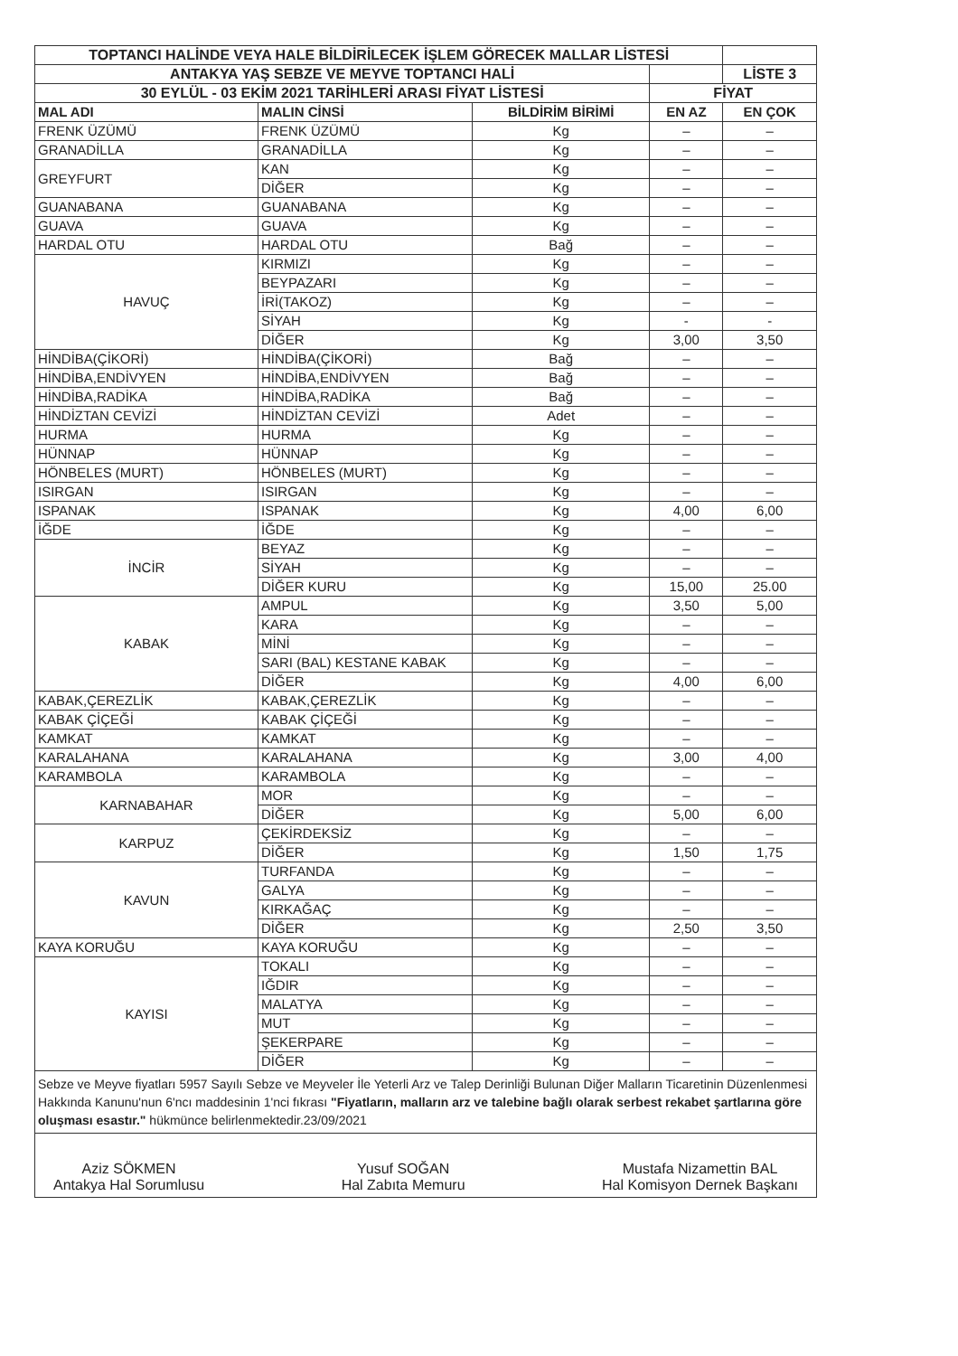| TOPTANCI HALİNDE VEYA HALE BİLDİRİLECEK İŞLEM GÖRECEK MALLAR LİSTESİ | | | | |
| ANTAKYA YAŞ SEBZE VE MEYVE TOPTANCI HALİ | | | | LİSTE 3 |
| 30 EYLÜL - 03 EKİM 2021 TARİHLERİ ARASI FİYAT LİSTESİ | | | FİYAT | |
| MAL ADI | MALIN CİNSİ | BİLDİRİM BİRİMİ | EN AZ | EN ÇOK |
| FRENK ÜZÜMÜ | FRENK ÜZÜMÜ | Kg | – | – |
| GRANADİLLA | GRANADİLLA | Kg | – | – |
| GREYFURT | KAN | Kg | – | – |
| | DİĞER | Kg | – | – |
| GUANABANA | GUANABANA | Kg | – | – |
| GUAVA | GUAVA | Kg | – | – |
| HARDAL OTU | HARDAL OTU | Bağ | – | – |
| HAVUÇ | KIRMIZI | Kg | – | – |
| | BEYPAZARI | Kg | – | – |
| | İRİ(TAKOZ) | Kg | – | – |
| | SİYAH | Kg | - | - |
| | DİĞER | Kg | 3,00 | 3,50 |
| HİNDİBA(ÇİKORİ) | HİNDİBA(ÇİKORİ) | Bağ | – | – |
| HİNDİBA,ENDİVYEN | HİNDİBA,ENDİVYEN | Bağ | – | – |
| HİNDİBA,RADİKA | HİNDİBA,RADİKA | Bağ | – | – |
| HİNDİZTAN CEVİZİ | HİNDİZTAN CEVİZİ | Adet | – | – |
| HURMA | HURMA | Kg | – | – |
| HÜNNAP | HÜNNAP | Kg | – | – |
| HÖNBELES (MURT) | HÖNBELES (MURT) | Kg | – | – |
| ISIRGAN | ISIRGAN | Kg | – | – |
| ISPANAK | ISPANAK | Kg | 4,00 | 6,00 |
| İĞDE | İĞDE | Kg | – | – |
| İNCİR | BEYAZ | Kg | – | – |
| | SİYAH | Kg | – | – |
| | DİĞER KURU | Kg | 15,00 | 25.00 |
| KABAK | AMPUL | Kg | 3,50 | 5,00 |
| | KARA | Kg | – | – |
| | MİNİ | Kg | – | – |
| | SARI (BAL) KESTANE KABAK | Kg | – | – |
| | DİĞER | Kg | 4,00 | 6,00 |
| KABAK,ÇEREZLİK | KABAK,ÇEREZLİK | Kg | – | – |
| KABAK ÇİÇEĞİ | KABAK ÇİÇEĞİ | Kg | – | – |
| KAMKAT | KAMKAT | Kg | – | – |
| KARALAHANA | KARALAHANA | Kg | 3,00 | 4,00 |
| KARAMBOLA | KARAMBOLA | Kg | – | – |
| KARNABAHAR | MOR | Kg | – | – |
| | DİĞER | Kg | 5,00 | 6,00 |
| KARPUZ | ÇEKİRDEKSİZ | Kg | – | – |
| | DİĞER | Kg | 1,50 | 1,75 |
| KAVUN | TURFANDA | Kg | – | – |
| | GALYA | Kg | – | – |
| | KIRKAĞAÇ | Kg | – | – |
| | DİĞER | Kg | 2,50 | 3,50 |
| KAYA KORUĞU | KAYA KORUĞU | Kg | – | – |
| KAYISI | TOKALI | Kg | – | – |
| | IĞDIR | Kg | – | – |
| | MALATYA | Kg | – | – |
| | MUT | Kg | – | – |
| | ŞEKERPARE | Kg | – | – |
| | DİĞER | Kg | – | – |
Sebze ve Meyve fiyatları 5957 Sayılı Sebze ve Meyveler İle Yeterli Arz ve Talep Derinliği Bulunan Diğer Malların Ticaretinin Düzenlenmesi Hakkında Kanunu'nun 6'ncı maddesinin 1'nci fıkrası "Fiyatların, malların arz ve talebine bağlı olarak serbest rekabet şartlarına göre oluşması esastır." hükmünce belirlenmektedir.23/09/2021
Aziz SÖKMEN
Antakya Hal Sorumlusu
Yusuf SOĞAN
Hal Zabıta Memuru
Mustafa Nizamettin BAL
Hal Komisyon Dernek Başkanı